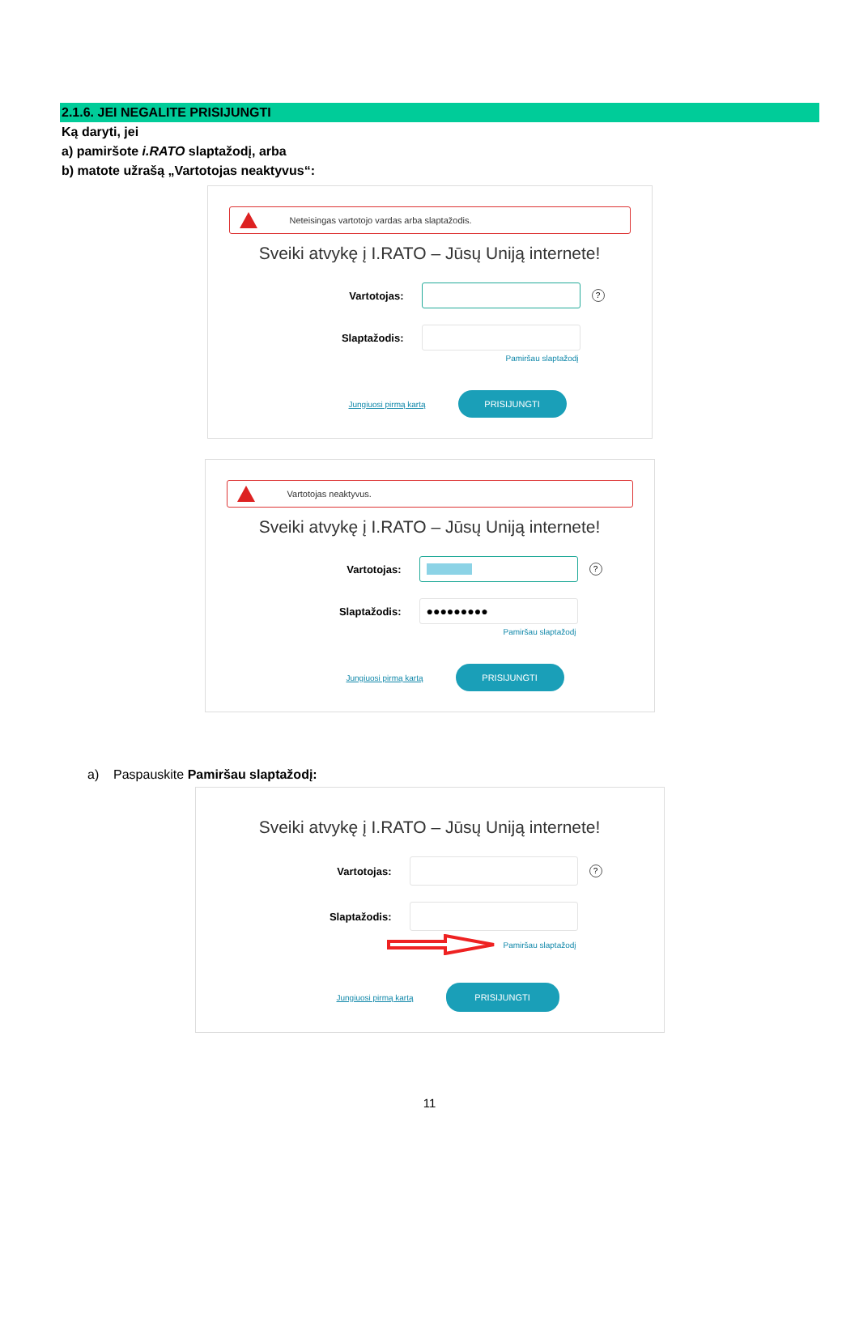2.1.6. JEI NEGALITE PRISIJUNGTI
Ką daryti, jei
a) pamiršote i.RATO slaptažodį, arba
b) matote užrašą „Vartotojas neaktyvus“:
Neteisingas vartotojo vardas arba slaptažodis.
Sveiki atvykę į I.RATO – Jūsų Uniją internete!
Vartotojas:
?
Slaptažodis:
Pamiršau slaptažodį
Jungiuosi pirmą kartą
PRISIJUNGTI
Vartotojas neaktyvus.
Sveiki atvykę į I.RATO – Jūsų Uniją internete!
Vartotojas:
?
Slaptažodis:
●●●●●●●●●
Pamiršau slaptažodį
Jungiuosi pirmą kartą
PRISIJUNGTI
a) Paspauskite Pamiršau slaptažodį:
Sveiki atvykę į I.RATO – Jūsų Uniją internete!
Vartotojas:
?
Slaptažodis:
Pamiršau slaptažodį
Jungiuosi pirmą kartą
PRISIJUNGTI
11